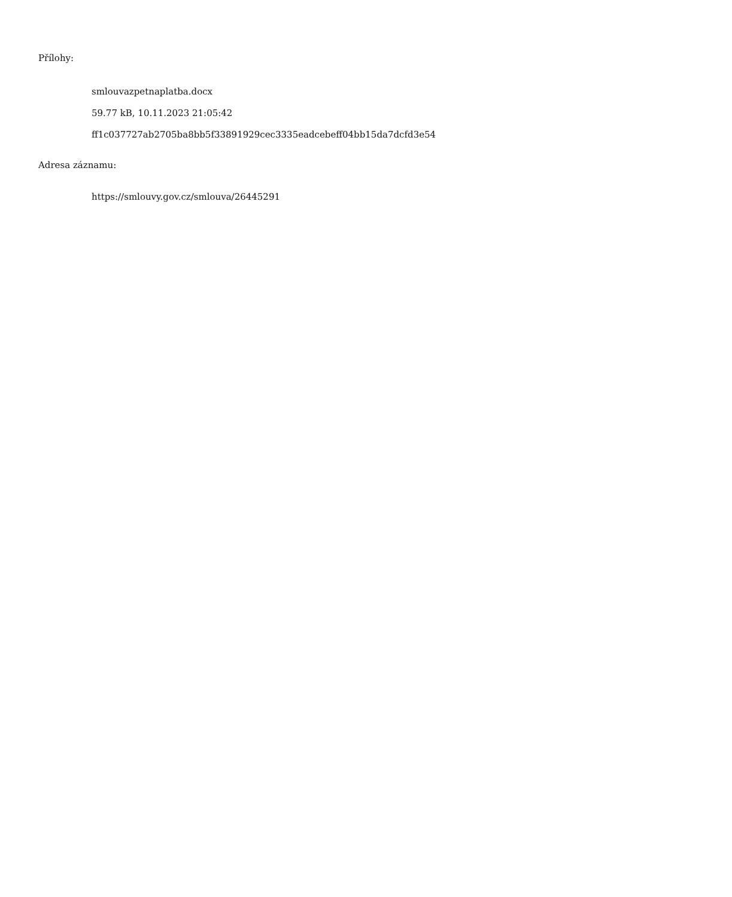Přílohy:
smlouvazpetnaplatba.docx
59.77 kB, 10.11.2023 21:05:42
ff1c037727ab2705ba8bb5f33891929cec3335eadcebeff04bb15da7dcfd3e54
Adresa záznamu:
https://smlouvy.gov.cz/smlouva/26445291